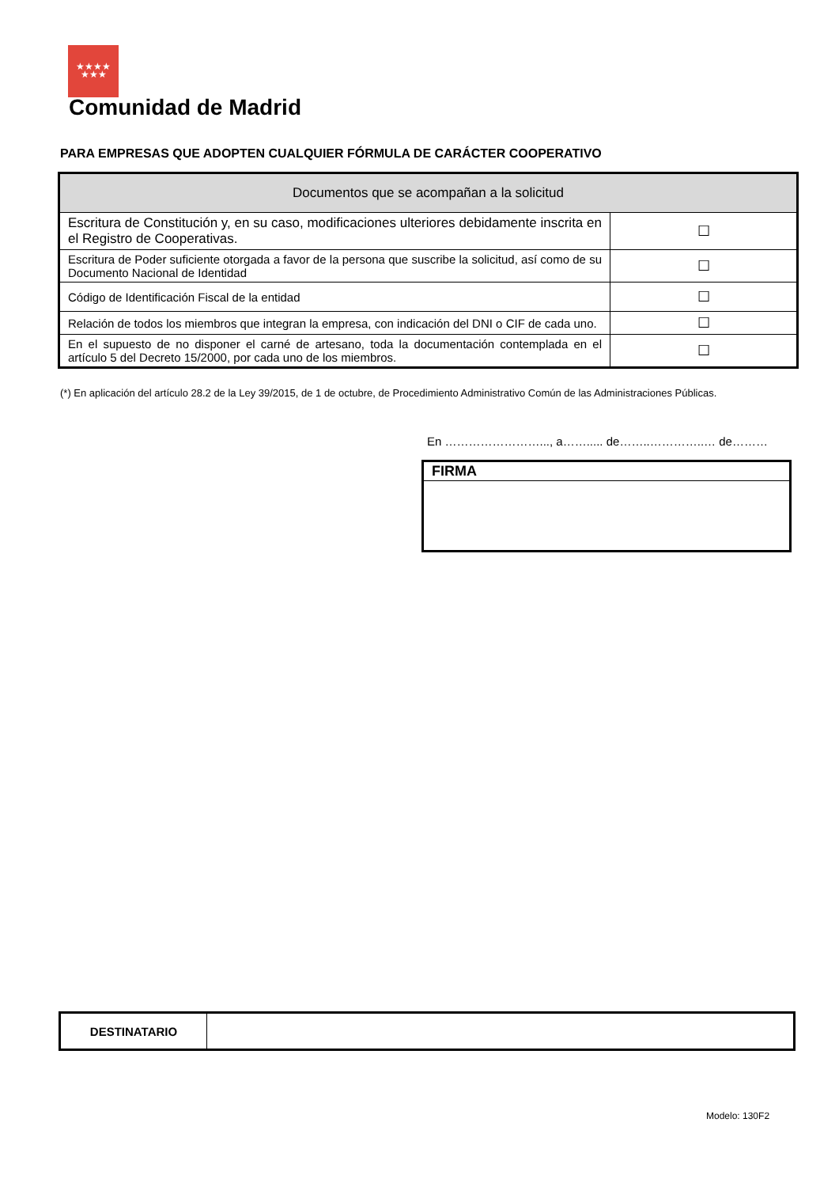★★★★
★★★
Comunidad de Madrid
PARA EMPRESAS QUE ADOPTEN CUALQUIER FÓRMULA DE CARÁCTER COOPERATIVO
| Documentos que se acompañan a la solicitud | |
| --- | --- |
| Escritura de Constitución y, en su caso, modificaciones ulteriores debidamente inscrita en el Registro de Cooperativas. | ☐ |
| Escritura de Poder suficiente otorgada a favor de la persona que suscribe la solicitud, así como de su Documento Nacional de Identidad | ☐ |
| Código de Identificación Fiscal de la entidad | ☐ |
| Relación de todos los miembros que integran la empresa, con indicación del DNI o CIF de cada uno. | ☐ |
| En el supuesto de no disponer el carné de artesano, toda la documentación contemplada en el artículo 5 del Decreto 15/2000, por cada uno de los miembros. | ☐ |
(*) En aplicación del artículo 28.2 de la Ley 39/2015, de 1 de octubre, de Procedimiento Administrativo Común de las Administraciones Públicas.
En ……………………..., a……..... de……..…………..… de………
FIRMA
| DESTINATARIO | |
Modelo: 130F2